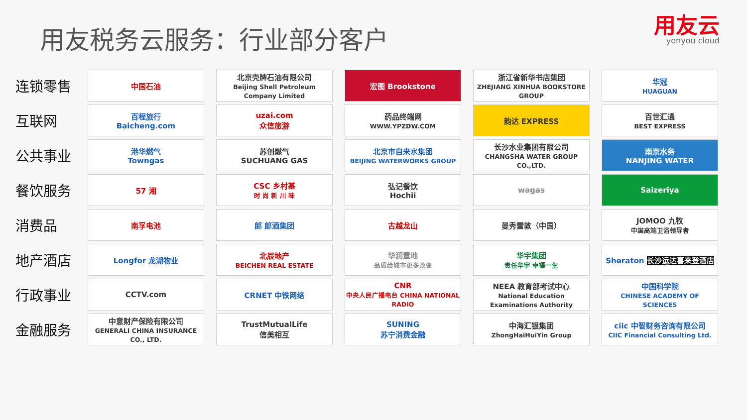用友税务云服务：行业部分客户
用友云
yonyou cloud
| 连锁零售 | 中国石油 | 北京壳牌石油有限公司 Beijing Shell Petroleum Company Limited | 宏图 Brookstone | 浙江省新华书店集团 ZHEJIANG XINHUA BOOKSTORE GROUP | 华冠 HUAGUAN |
| 互联网 | 百程旅行 Baicheng.com | uzai.com 众信旅游 | 药品终端网 WWW.YPZDW.COM | 韵达 EXPRESS | 百世汇通 BEST EXPRESS |
| 公共事业 | 港华燃气 Towngas | 苏创燃气 SUCHUANG GAS | 北京市自来水集团 BEIJING WATERWORKS GROUP | 长沙水业集团有限公司 CHANGSHA WATER GROUP CO.,LTD. | 南京水务 NANJING WATER |
| 餐饮服务 | 57 湘 | CSC 乡村基 时 尚 新 川 味 | 弘记餐饮 Hochii | wagas | Saizeriya |
| 消费品 | 南孚电池 | 郎 郎酒集团 | 古越龙山 | 曼秀雷敦（中国） | JOMOO 九牧 中国高端卫浴领导者 |
| 地产酒店 | Longfor 龙湖物业 | 北辰地产 BEICHEN REAL ESTATE | 华润置地 品质给城市更多改变 | 华宇集团 责任华宇 幸福一生 | Sheraton 长沙运达喜来登酒店 |
| 行政事业 | CCTV.com | CRNET 中铁网络 | CNR 中央人民广播电台 CHINA NATIONAL RADIO | NEEA 教育部考试中心 National Education Examinations Authority | 中国科学院 CHINESE ACADEMY OF SCIENCES |
| 金融服务 | 中意财产保险有限公司 GENERALI CHINA INSURANCE CO., LTD. | TrustMutualLife 信美相互 | SUNING 苏宁消费金融 | 中海汇银集团 ZhongHaiHuiYin Group | ciic 中智财务咨询有限公司 CIIC Financial Consulting Ltd. |